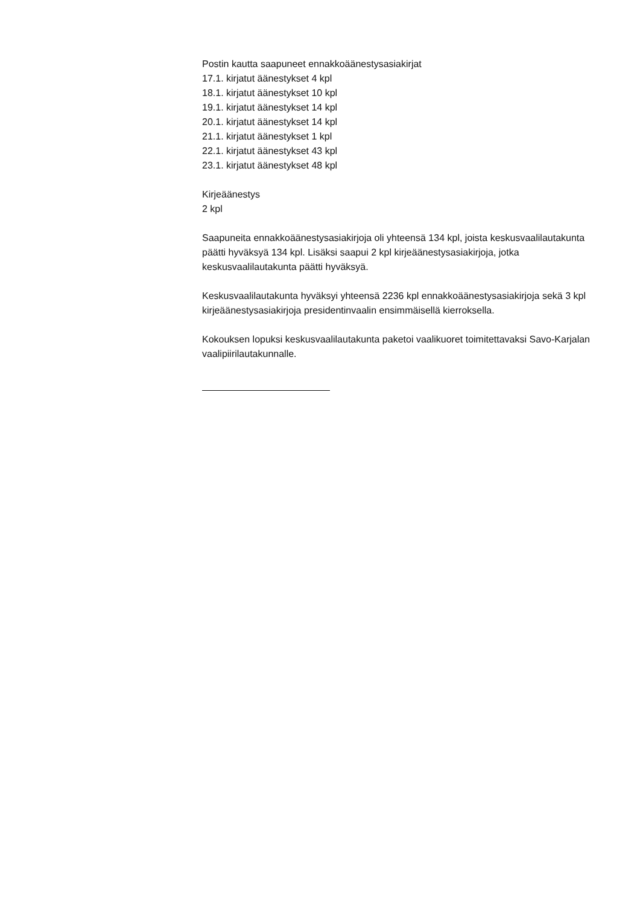Postin kautta saapuneet ennakkoäänestysasiakirjat
17.1. kirjatut äänestykset 4 kpl
18.1. kirjatut äänestykset 10 kpl
19.1. kirjatut äänestykset 14 kpl
20.1. kirjatut äänestykset 14 kpl
21.1. kirjatut äänestykset 1 kpl
22.1. kirjatut äänestykset 43 kpl
23.1. kirjatut äänestykset 48 kpl
Kirjeäänestys
2 kpl
Saapuneita ennakkoäänestysasiakirjoja oli yhteensä 134 kpl, joista keskusvaalilautakunta päätti hyväksyä 134 kpl. Lisäksi saapui 2 kpl kirjeäänestysasiakirjoja, jotka keskusvaalilautakunta päätti hyväksyä.
Keskusvaalilautakunta hyväksyi yhteensä 2236 kpl ennakkoäänestysasiakirjoja sekä 3 kpl kirjeäänestysasiakirjoja presidentinvaalin ensimmäisellä kierroksella.
Kokouksen lopuksi keskusvaalilautakunta paketoi vaalikuoret toimitettavaksi Savo-Karjalan vaalipiirilautakunnalle.